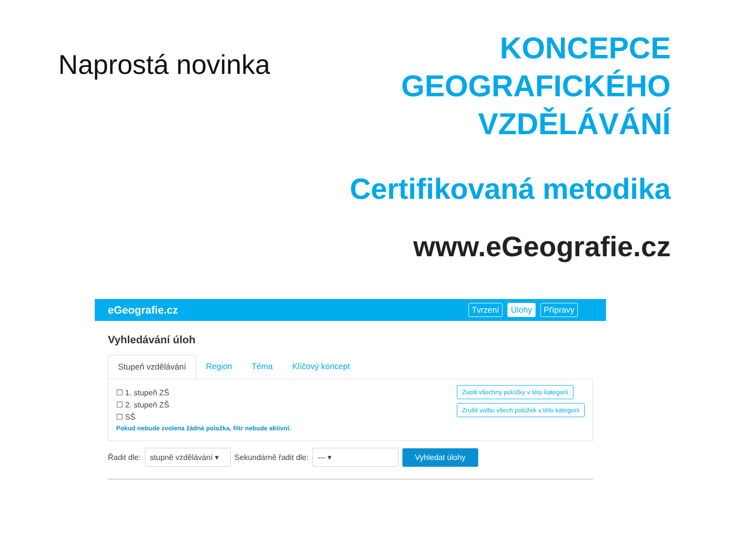Naprostá novinka
KONCEPCE
GEOGRAFICKÉHO
VZDĚLÁVÁNÍ
Certifikovaná metodika
www.eGeografie.cz
eGeografie.cz
Tvrzení Úlohy Přípravy
Vyhledávání úloh
Stupeň vzdělávání Region Téma Klíčový koncept
☐ 1. stupeň ZŠ
☐ 2. stupeň ZŠ
☐ SŠ
Pokud nebude zvolena žádná položka, filtr nebude aktivní.
Zvolit všechny položky v této kategorii
Zrušit volbu všech položek v této kategorii
Řadit dle: stupně vzdělávání ▾ Sekundárně řadit dle: --- ▾ Vyhledat úlohy